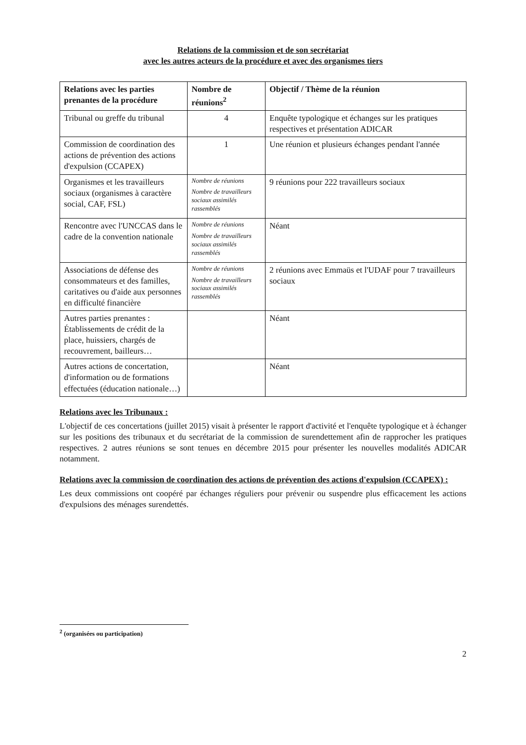Relations de la commission et de son secrétariat
avec les autres acteurs de la procédure et avec des organismes tiers
| Relations avec les parties prenantes de la procédure | Nombre de réunions<sup>2</sup> | Objectif / Thème de la réunion |
| --- | --- | --- |
| Tribunal ou greffe du tribunal | 4 | Enquête typologique et échanges sur les pratiques respectives et présentation ADICAR |
| Commission de coordination des actions de prévention des actions d'expulsion (CCAPEX) | 1 | Une réunion et plusieurs échanges pendant l'année |
| Organismes et les travailleurs sociaux (organismes à caractère social, CAF, FSL) | Nombre de réunions Nombre de travailleurs sociaux assimilés rassemblés | 9 réunions pour 222 travailleurs sociaux |
| Rencontre avec l'UNCCAS dans le cadre de la convention nationale | Nombre de réunions Nombre de travailleurs sociaux assimilés rassemblés | Néant |
| Associations de défense des consommateurs et des familles, caritatives ou d'aide aux personnes en difficulté financière | Nombre de réunions Nombre de travailleurs sociaux assimilés rassemblés | 2 réunions avec Emmaüs et l'UDAF pour 7 travailleurs sociaux |
| Autres parties prenantes : Établissements de crédit de la place, huissiers, chargés de recouvrement, bailleurs… | | Néant |
| Autres actions de concertation, d'information ou de formations effectuées (éducation nationale…) | | Néant |
Relations avec les Tribunaux :
L'objectif de ces concertations (juillet 2015) visait à présenter le rapport d'activité et l'enquête typologique et à échanger sur les positions des tribunaux et du secrétariat de la commission de surendettement afin de rapprocher les pratiques respectives. 2 autres réunions se sont tenues en décembre 2015 pour présenter les nouvelles modalités ADICAR notamment.
Relations avec la commission de coordination des actions de prévention des actions d'expulsion (CCAPEX) :
Les deux commissions ont coopéré par échanges réguliers pour prévenir ou suspendre plus efficacement les actions d'expulsions des ménages surendettés.
<sup>2</sup> (organisées ou participation)
2